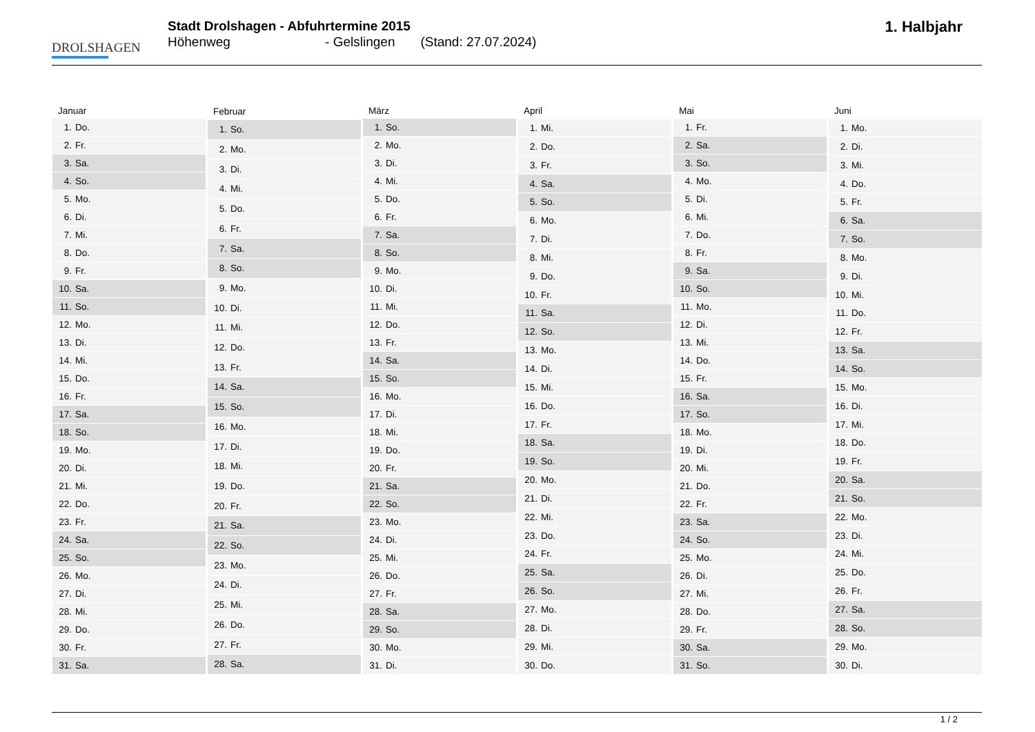DROLSHAGEN
Stadt Drolshagen - Abfuhrtermine 2015
Höhenweg - Gelslingen (Stand: 27.07.2024)
1. Halbjahr
| Januar | |
| --- | --- |
| 1. | Do. |
| 2. | Fr. |
| 3. | Sa. |
| 4. | So. |
| 5. | Mo. |
| 6. | Di. |
| 7. | Mi. |
| 8. | Do. |
| 9. | Fr. |
| 10. | Sa. |
| 11. | So. |
| 12. | Mo. |
| 13. | Di. |
| 14. | Mi. |
| 15. | Do. |
| 16. | Fr. |
| 17. | Sa. |
| 18. | So. |
| 19. | Mo. |
| 20. | Di. |
| 21. | Mi. |
| 22. | Do. |
| 23. | Fr. |
| 24. | Sa. |
| 25. | So. |
| 26. | Mo. |
| 27. | Di. |
| 28. | Mi. |
| 29. | Do. |
| 30. | Fr. |
| 31. | Sa. |
| Februar | |
| --- | --- |
| 1. | So. |
| 2. | Mo. |
| 3. | Di. |
| 4. | Mi. |
| 5. | Do. |
| 6. | Fr. |
| 7. | Sa. |
| 8. | So. |
| 9. | Mo. |
| 10. | Di. |
| 11. | Mi. |
| 12. | Do. |
| 13. | Fr. |
| 14. | Sa. |
| 15. | So. |
| 16. | Mo. |
| 17. | Di. |
| 18. | Mi. |
| 19. | Do. |
| 20. | Fr. |
| 21. | Sa. |
| 22. | So. |
| 23. | Mo. |
| 24. | Di. |
| 25. | Mi. |
| 26. | Do. |
| 27. | Fr. |
| 28. | Sa. |
| März | |
| --- | --- |
| 1. | So. |
| 2. | Mo. |
| 3. | Di. |
| 4. | Mi. |
| 5. | Do. |
| 6. | Fr. |
| 7. | Sa. |
| 8. | So. |
| 9. | Mo. |
| 10. | Di. |
| 11. | Mi. |
| 12. | Do. |
| 13. | Fr. |
| 14. | Sa. |
| 15. | So. |
| 16. | Mo. |
| 17. | Di. |
| 18. | Mi. |
| 19. | Do. |
| 20. | Fr. |
| 21. | Sa. |
| 22. | So. |
| 23. | Mo. |
| 24. | Di. |
| 25. | Mi. |
| 26. | Do. |
| 27. | Fr. |
| 28. | Sa. |
| 29. | So. |
| 30. | Mo. |
| 31. | Di. |
| April | |
| --- | --- |
| 1. | Mi. |
| 2. | Do. |
| 3. | Fr. |
| 4. | Sa. |
| 5. | So. |
| 6. | Mo. |
| 7. | Di. |
| 8. | Mi. |
| 9. | Do. |
| 10. | Fr. |
| 11. | Sa. |
| 12. | So. |
| 13. | Mo. |
| 14. | Di. |
| 15. | Mi. |
| 16. | Do. |
| 17. | Fr. |
| 18. | Sa. |
| 19. | So. |
| 20. | Mo. |
| 21. | Di. |
| 22. | Mi. |
| 23. | Do. |
| 24. | Fr. |
| 25. | Sa. |
| 26. | So. |
| 27. | Mo. |
| 28. | Di. |
| 29. | Mi. |
| 30. | Do. |
| Mai | |
| --- | --- |
| 1. | Fr. |
| 2. | Sa. |
| 3. | So. |
| 4. | Mo. |
| 5. | Di. |
| 6. | Mi. |
| 7. | Do. |
| 8. | Fr. |
| 9. | Sa. |
| 10. | So. |
| 11. | Mo. |
| 12. | Di. |
| 13. | Mi. |
| 14. | Do. |
| 15. | Fr. |
| 16. | Sa. |
| 17. | So. |
| 18. | Mo. |
| 19. | Di. |
| 20. | Mi. |
| 21. | Do. |
| 22. | Fr. |
| 23. | Sa. |
| 24. | So. |
| 25. | Mo. |
| 26. | Di. |
| 27. | Mi. |
| 28. | Do. |
| 29. | Fr. |
| 30. | Sa. |
| 31. | So. |
| Juni | |
| --- | --- |
| 1. | Mo. |
| 2. | Di. |
| 3. | Mi. |
| 4. | Do. |
| 5. | Fr. |
| 6. | Sa. |
| 7. | So. |
| 8. | Mo. |
| 9. | Di. |
| 10. | Mi. |
| 11. | Do. |
| 12. | Fr. |
| 13. | Sa. |
| 14. | So. |
| 15. | Mo. |
| 16. | Di. |
| 17. | Mi. |
| 18. | Do. |
| 19. | Fr. |
| 20. | Sa. |
| 21. | So. |
| 22. | Mo. |
| 23. | Di. |
| 24. | Mi. |
| 25. | Do. |
| 26. | Fr. |
| 27. | Sa. |
| 28. | So. |
| 29. | Mo. |
| 30. | Di. |
1 / 2